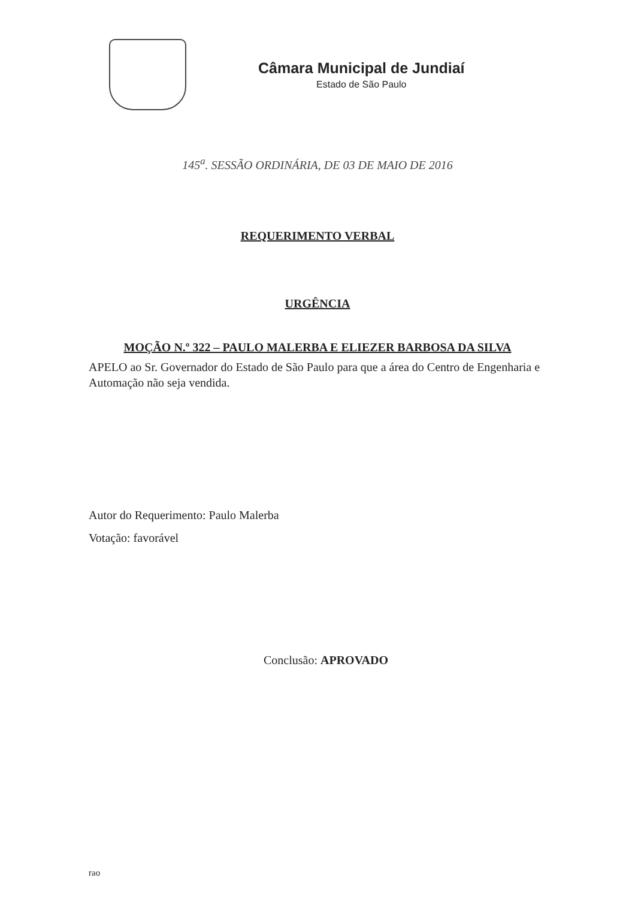Câmara Municipal de Jundiaí
Estado de São Paulo
145<sup>a</sup>. SESSÃO ORDINÁRIA, DE 03 DE MAIO DE 2016
REQUERIMENTO VERBAL
URGÊNCIA
MOÇÃO N.º 322 – PAULO MALERBA E ELIEZER BARBOSA DA SILVA
APELO ao Sr. Governador do Estado de São Paulo para que a área do Centro de Engenharia e Automação não seja vendida.
Autor do Requerimento: Paulo Malerba
Votação: favorável
Conclusão: APROVADO
rao